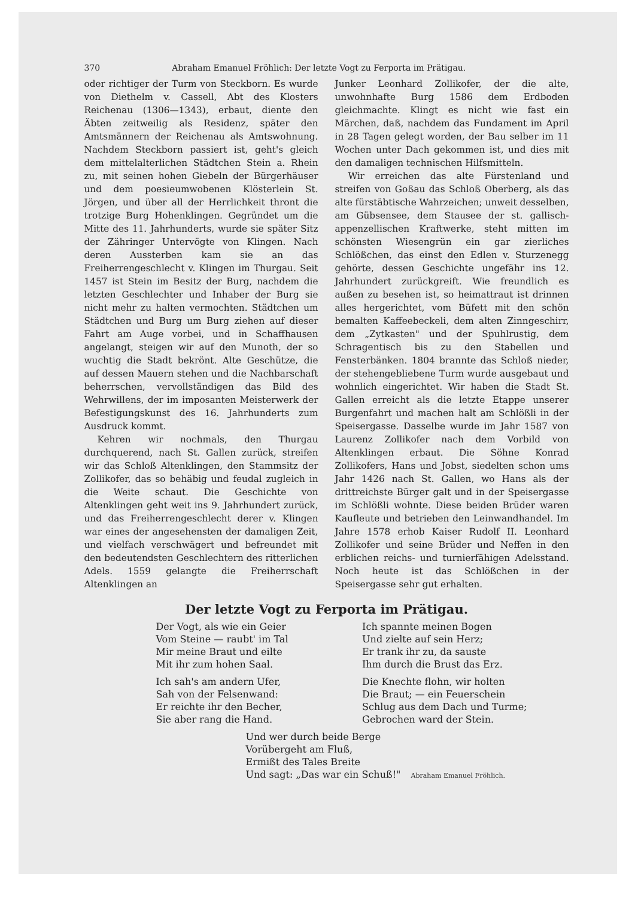370 Abraham Emanuel Fröhlich: Der letzte Vogt zu Ferporta im Prätigau.
oder richtiger der Turm von Steckborn. Es wurde von Diethelm v. Cassell, Abt des Klosters Reichenau (1306—1343), erbaut, diente den Äbten zeitweilig als Residenz, später den Amtsmännern der Reichenau als Amtswohnung. Nachdem Steckborn passiert ist, geht's gleich dem mittelalterlichen Städtchen Stein a. Rhein zu, mit seinen hohen Giebeln der Bürgerhäuser und dem poesieumwobenen Klösterlein St. Jörgen, und über all der Herrlichkeit thront die trotzige Burg Hohenklingen. Gegründet um die Mitte des 11. Jahrhunderts, wurde sie später Sitz der Zähringer Untervögte von Klingen. Nach deren Aussterben kam sie an das Freiherrengeschlecht v. Klingen im Thurgau. Seit 1457 ist Stein im Besitz der Burg, nachdem die letzten Geschlechter und Inhaber der Burg sie nicht mehr zu halten vermochten. Städtchen um Städtchen und Burg um Burg ziehen auf dieser Fahrt am Auge vorbei, und in Schaffhausen angelangt, steigen wir auf den Munoth, der so wuchtig die Stadt bekrönt. Alte Geschütze, die auf dessen Mauern stehen und die Nachbarschaft beherrschen, vervollständigen das Bild des Wehrwillens, der im imposanten Meisterwerk der Befestigungskunst des 16. Jahrhunderts zum Ausdruck kommt.
Kehren wir nochmals, den Thurgau durchquerend, nach St. Gallen zurück, streifen wir das Schloß Altenklingen, den Stammsitz der Zollikofer, das so behäbig und feudal zugleich in die Weite schaut. Die Geschichte von Altenklingen geht weit ins 9. Jahrhundert zurück, und das Freiherrengeschlecht derer v. Klingen war eines der angesehensten der damaligen Zeit, und vielfach verschwägert und befreundet mit den bedeutendsten Geschlechtern des ritterlichen Adels. 1559 gelangte die Freiherrschaft Altenklingen an
Junker Leonhard Zollikofer, der die alte, unwohnhafte Burg 1586 dem Erdboden gleichmachte. Klingt es nicht wie fast ein Märchen, daß, nachdem das Fundament im April in 28 Tagen gelegt worden, der Bau selber im 11 Wochen unter Dach gekommen ist, und dies mit den damaligen technischen Hilfsmitteln.
Wir erreichen das alte Fürstenland und streifen von Goßau das Schloß Oberberg, als das alte fürstäbtische Wahrzeichen; unweit desselben, am Gübsensee, dem Stausee der st. gallisch-appenzellischen Kraftwerke, steht mitten im schönsten Wiesengrün ein gar zierliches Schlößchen, das einst den Edlen v. Sturzenegg gehörte, dessen Geschichte ungefähr ins 12. Jahrhundert zurückgreift. Wie freundlich es außen zu besehen ist, so heimattraut ist drinnen alles hergerichtet, vom Büfett mit den schön bemalten Kaffeebeckeli, dem alten Zinngeschirr, dem „Zytkasten" und der Spuhlrustig, dem Schragentisch bis zu den Stabellen und Fensterbänken. 1804 brannte das Schloß nieder, der stehengebliebene Turm wurde ausgebaut und wohnlich eingerichtet. Wir haben die Stadt St. Gallen erreicht als die letzte Etappe unserer Burgenfahrt und machen halt am Schlößli in der Speisergasse. Dasselbe wurde im Jahr 1587 von Laurenz Zollikofer nach dem Vorbild von Altenklingen erbaut. Die Söhne Konrad Zollikofers, Hans und Jobst, siedelten schon ums Jahr 1426 nach St. Gallen, wo Hans als der drittreichste Bürger galt und in der Speisergasse im Schlößli wohnte. Diese beiden Brüder waren Kaufleute und betrieben den Leinwandhandel. Im Jahre 1578 erhob Kaiser Rudolf II. Leonhard Zollikofer und seine Brüder und Neffen in den erblichen reichs- und turnierfähigen Adelsstand. Noch heute ist das Schlößchen in der Speisergasse sehr gut erhalten.
Der letzte Vogt zu Ferporta im Prätigau.
Der Vogt, als wie ein Geier
Vom Steine — raubt' im Tal
Mir meine Braut und eilte
Mit ihr zum hohen Saal.
Ich sah's am andern Ufer,
Sah von der Felsenwand:
Er reichte ihr den Becher,
Sie aber rang die Hand.
Ich spannte meinen Bogen
Und zielte auf sein Herz;
Er trank ihr zu, da sauste
Ihm durch die Brust das Erz.
Die Knechte flohn, wir holten
Die Braut; — ein Feuerschein
Schlug aus dem Dach und Turme;
Gebrochen ward der Stein.
Und wer durch beide Berge
Vorübergeht am Fluß,
Ermißt des Tales Breite
Und sagt: „Das war ein Schuß!" Abraham Emanuel Fröhlich.